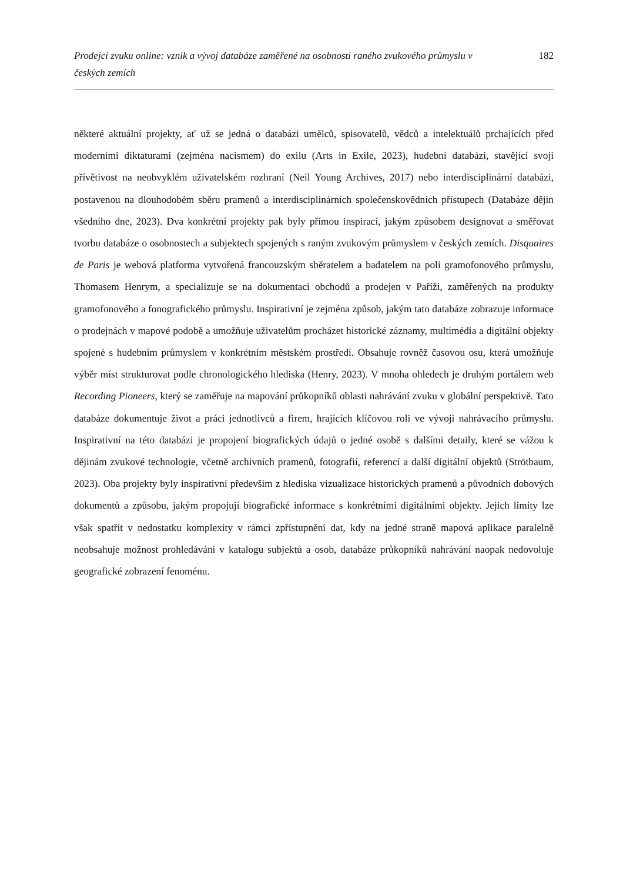Prodejci zvuku online: vznik a vývoj databáze zaměřené na osobnosti raného zvukového průmyslu v českých zemích 182
některé aktuální projekty, ať už se jedná o databázi umělců, spisovatelů, vědců a intelektuálů prchajících před moderními diktaturami (zejména nacismem) do exilu (Arts in Exile, 2023), hudební databázi, stavějící svoji přívětivost na neobvyklém uživatelském rozhraní (Neil Young Archives, 2017) nebo interdisciplinární databázi, postavenou na dlouhodobém sběru pramenů a interdisciplinárních společenskovědních přístupech (Databáze dějin všedního dne, 2023). Dva konkrétní projekty pak byly přímou inspirací, jakým způsobem designovat a směřovat tvorbu databáze o osobnostech a subjektech spojených s raným zvukovým průmyslem v českých zemích. Disquaires de Paris je webová platforma vytvořená francouzským sběratelem a badatelem na poli gramofonového průmyslu, Thomasem Henrym, a specializuje se na dokumentaci obchodů a prodejen v Paříži, zaměřených na produkty gramofonového a fonografického průmyslu. Inspirativní je zejména způsob, jakým tato databáze zobrazuje informace o prodejnách v mapové podobě a umožňuje uživatelům procházet historické záznamy, multimédia a digitální objekty spojené s hudebním průmyslem v konkrétním městském prostředí. Obsahuje rovněž časovou osu, která umožňuje výběr míst strukturovat podle chronologického hlediska (Henry, 2023). V mnoha ohledech je druhým portálem web Recording Pioneers, který se zaměřuje na mapování průkopníků oblasti nahrávání zvuku v globální perspektivě. Tato databáze dokumentuje život a práci jednotlivců a firem, hrajících klíčovou roli ve vývoji nahrávacího průmyslu. Inspirativní na této databázi je propojení biografických údajů o jedné osobě s dalšími detaily, které se vážou k dějinám zvukové technologie, včetně archivních pramenů, fotografií, referencí a další digitální objektů (Strötbaum, 2023). Oba projekty byly inspirativní především z hlediska vizualizace historických pramenů a původních dobových dokumentů a způsobu, jakým propojují biografické informace s konkrétními digitálními objekty. Jejich limity lze však spatřit v nedostatku komplexity v rámci zpřístupnění dat, kdy na jedné straně mapová aplikace paralelně neobsahuje možnost prohledávání v katalogu subjektů a osob, databáze průkopníků nahrávání naopak nedovoluje geografické zobrazení fenoménu.